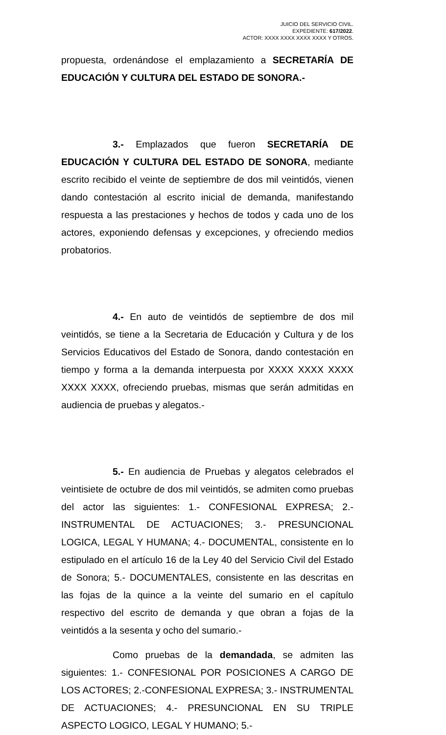JUICIO DEL SERVICIO CIVIL.
EXPEDIENTE: 617/2022.
ACTOR: XXXX XXXX XXXX XXXX Y OTROS.
propuesta, ordenándose el emplazamiento a SECRETARÍA DE EDUCACIÓN Y CULTURA DEL ESTADO DE SONORA.-
3.- Emplazados que fueron SECRETARÍA DE EDUCACIÓN Y CULTURA DEL ESTADO DE SONORA, mediante escrito recibido el veinte de septiembre de dos mil veintidós, vienen dando contestación al escrito inicial de demanda, manifestando respuesta a las prestaciones y hechos de todos y cada uno de los actores, exponiendo defensas y excepciones, y ofreciendo medios probatorios.
4.- En auto de veintidós de septiembre de dos mil veintidós, se tiene a la Secretaria de Educación y Cultura y de los Servicios Educativos del Estado de Sonora, dando contestación en tiempo y forma a la demanda interpuesta por XXXX XXXX XXXX XXXX XXXX, ofreciendo pruebas, mismas que serán admitidas en audiencia de pruebas y alegatos.-
5.- En audiencia de Pruebas y alegatos celebrados el veintisiete de octubre de dos mil veintidós, se admiten como pruebas del actor las siguientes: 1.- CONFESIONAL EXPRESA; 2.- INSTRUMENTAL DE ACTUACIONES; 3.- PRESUNCIONAL LOGICA, LEGAL Y HUMANA; 4.- DOCUMENTAL, consistente en lo estipulado en el artículo 16 de la Ley 40 del Servicio Civil del Estado de Sonora; 5.- DOCUMENTALES, consistente en las descritas en las fojas de la quince a la veinte del sumario en el capítulo respectivo del escrito de demanda y que obran a fojas de la veintidós a la sesenta y ocho del sumario.-
Como pruebas de la demandada, se admiten las siguientes: 1.- CONFESIONAL POR POSICIONES A CARGO DE LOS ACTORES; 2.-CONFESIONAL EXPRESA; 3.- INSTRUMENTAL DE ACTUACIONES; 4.- PRESUNCIONAL EN SU TRIPLE ASPECTO LOGICO, LEGAL Y HUMANO; 5.-